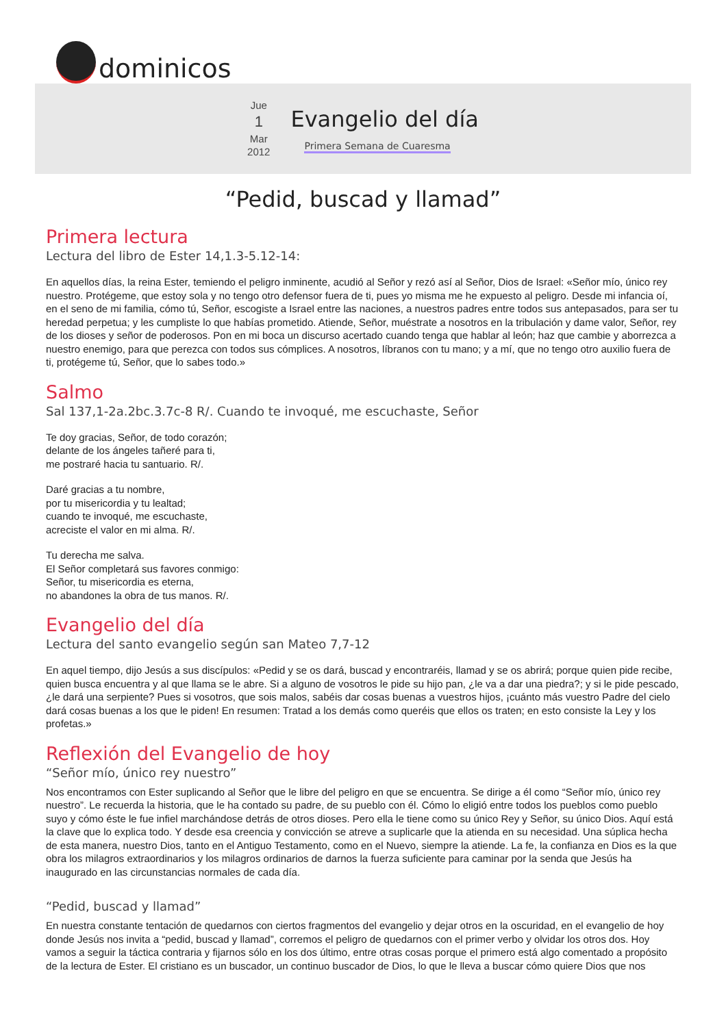dominicos
Jue
1
Mar
2012
Evangelio del día
Primera Semana de Cuaresma
“Pedid, buscad y llamad”
Primera lectura
Lectura del libro de Ester 14,1.3-5.12-14:
En aquellos días, la reina Ester, temiendo el peligro inminente, acudió al Señor y rezó así al Señor, Dios de Israel: «Señor mío, único rey nuestro. Protégeme, que estoy sola y no tengo otro defensor fuera de ti, pues yo misma me he expuesto al peligro. Desde mi infancia oí, en el seno de mi familia, cómo tú, Señor, escogiste a Israel entre las naciones, a nuestros padres entre todos sus antepasados, para ser tu heredad perpetua; y les cumpliste lo que habías prometido. Atiende, Señor, muéstrate a nosotros en la tribulación y dame valor, Señor, rey de los dioses y señor de poderosos. Pon en mi boca un discurso acertado cuando tenga que hablar al león; haz que cambie y aborrezca a nuestro enemigo, para que perezca con todos sus cómplices. A nosotros, líbranos con tu mano; y a mí, que no tengo otro auxilio fuera de ti, protégeme tú, Señor, que lo sabes todo.»
Salmo
Sal 137,1-2a.2bc.3.7c-8 R/. Cuando te invoqué, me escuchaste, Señor
Te doy gracias, Señor, de todo corazón;
delante de los ángeles tañeré para ti,
me postraré hacia tu santuario. R/.
Daré gracias a tu nombre,
por tu misericordia y tu lealtad;
cuando te invoqué, me escuchaste,
acreciste el valor en mi alma. R/.
Tu derecha me salva.
El Señor completará sus favores conmigo:
Señor, tu misericordia es eterna,
no abandones la obra de tus manos. R/.
Evangelio del día
Lectura del santo evangelio según san Mateo 7,7-12
En aquel tiempo, dijo Jesús a sus discípulos: «Pedid y se os dará, buscad y encontraréis, llamad y se os abrirá; porque quien pide recibe, quien busca encuentra y al que llama se le abre. Si a alguno de vosotros le pide su hijo pan, ¿le va a dar una piedra?; y si le pide pescado, ¿le dará una serpiente? Pues si vosotros, que sois malos, sabéis dar cosas buenas a vuestros hijos, ¡cuánto más vuestro Padre del cielo dará cosas buenas a los que le piden! En resumen: Tratad a los demás como queréis que ellos os traten; en esto consiste la Ley y los profetas.»
Reflexión del Evangelio de hoy
“Señor mío, único rey nuestro”
Nos encontramos con Ester suplicando al Señor que le libre del peligro en que se encuentra. Se dirige a él como “Señor mío, único rey nuestro”. Le recuerda la historia, que le ha contado su padre, de su pueblo con él. Cómo lo eligió entre todos los pueblos como pueblo suyo y cómo éste le fue infiel marchándose detrás de otros dioses. Pero ella le tiene como su único Rey y Señor, su único Dios. Aquí está la clave que lo explica todo. Y desde esa creencia y convicción se atreve a suplicarle que la atienda en su necesidad. Una súplica hecha de esta manera, nuestro Dios, tanto en el Antiguo Testamento, como en el Nuevo, siempre la atiende. La fe, la confianza en Dios es la que obra los milagros extraordinarios y los milagros ordinarios de darnos la fuerza suficiente para caminar por la senda que Jesús ha inaugurado en las circunstancias normales de cada día.
“Pedid, buscad y llamad”
En nuestra constante tentación de quedarnos con ciertos fragmentos del evangelio y dejar otros en la oscuridad, en el evangelio de hoy donde Jesús nos invita a “pedid, buscad y llamad”, corremos el peligro de quedarnos con el primer verbo y olvidar los otros dos. Hoy vamos a seguir la táctica contraria y fijarnos sólo en los dos último, entre otras cosas porque el primero está algo comentado a propósito de la lectura de Ester. El cristiano es un buscador, un continuo buscador de Dios, lo que le lleva a buscar cómo quiere Dios que nos